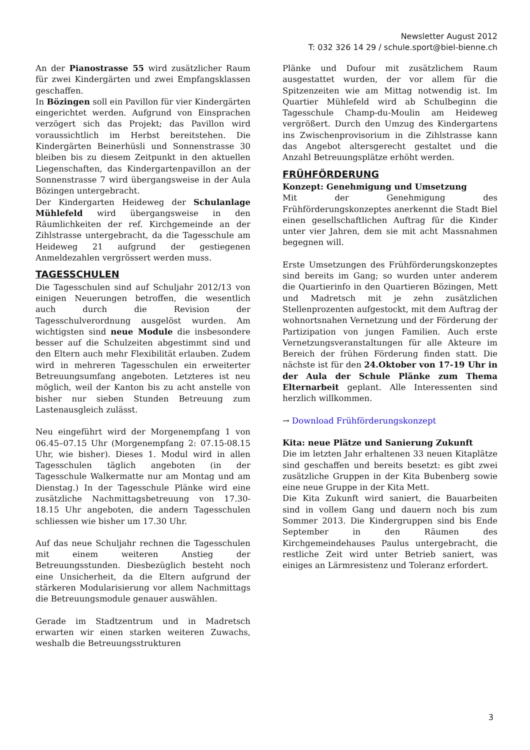Newsletter August 2012
T: 032 326 14 29 / schule.sport@biel-bienne.ch
An der Pianostrasse 55 wird zusätzlicher Raum für zwei Kindergärten und zwei Empfangsklassen geschaffen.
In Bözingen soll ein Pavillon für vier Kindergärten eingerichtet werden. Aufgrund von Einsprachen verzögert sich das Projekt; das Pavillon wird voraussichtlich im Herbst bereitstehen. Die Kindergärten Beinerhüsli und Sonnenstrasse 30 bleiben bis zu diesem Zeitpunkt in den aktuellen Liegenschaften, das Kindergartenpavillon an der Sonnenstrasse 7 wird übergangsweise in der Aula Bözingen untergebracht.
Der Kindergarten Heideweg der Schulanlage Mühlefeld wird übergangsweise in den Räumlichkeiten der ref. Kirchgemeinde an der Zihlstrasse untergebracht, da die Tagesschule am Heideweg 21 aufgrund der gestiegenen Anmeldezahlen vergrössert werden muss.
TAGESSCHULEN
Die Tagesschulen sind auf Schuljahr 2012/13 von einigen Neuerungen betroffen, die wesentlich auch durch die Revision der Tagesschulverordnung ausgelöst wurden. Am wichtigsten sind neue Module die insbesondere besser auf die Schulzeiten abgestimmt sind und den Eltern auch mehr Flexibilität erlauben. Zudem wird in mehreren Tagesschulen ein erweiterter Betreuungsumfang angeboten. Letzteres ist neu möglich, weil der Kanton bis zu acht anstelle von bisher nur sieben Stunden Betreuung zum Lastenausgleich zulässt.
Neu eingeführt wird der Morgenempfang 1 von 06.45–07.15 Uhr (Morgenempfang 2: 07.15-08.15 Uhr, wie bisher). Dieses 1. Modul wird in allen Tagesschulen täglich angeboten (in der Tagesschule Walkermatte nur am Montag und am Dienstag.) In der Tagesschule Plänke wird eine zusätzliche Nachmittagsbetreuung von 17.30-18.15 Uhr angeboten, die andern Tagesschulen schliessen wie bisher um 17.30 Uhr.
Auf das neue Schuljahr rechnen die Tagesschulen mit einem weiteren Anstieg der Betreuungsstunden. Diesbezüglich besteht noch eine Unsicherheit, da die Eltern aufgrund der stärkeren Modularisierung vor allem Nachmittags die Betreuungsmodule genauer auswählen.
Gerade im Stadtzentrum und in Madretsch erwarten wir einen starken weiteren Zuwachs, weshalb die Betreuungsstrukturen
Plänke und Dufour mit zusätzlichem Raum ausgestattet wurden, der vor allem für die Spitzenzeiten wie am Mittag notwendig ist. Im Quartier Mühlefeld wird ab Schulbeginn die Tagesschule Champ-du-Moulin am Heideweg vergrößert. Durch den Umzug des Kindergartens ins Zwischenprovisorium in die Zihlstrasse kann das Angebot altersgerecht gestaltet und die Anzahl Betreuungsplätze erhöht werden.
FRÜHFÖRDERUNG
Konzept: Genehmigung und Umsetzung
Mit der Genehmigung des Frühförderungskonzeptes anerkennt die Stadt Biel einen gesellschaftlichen Auftrag für die Kinder unter vier Jahren, dem sie mit acht Massnahmen begegnen will.
Erste Umsetzungen des Frühförderungskonzeptes sind bereits im Gang; so wurden unter anderem die Quartierinfo in den Quartieren Bözingen, Mett und Madretsch mit je zehn zusätzlichen Stellenprozenten aufgestockt, mit dem Auftrag der wohnortsnahen Vernetzung und der Förderung der Partizipation von jungen Familien. Auch erste Vernetzungsveranstaltungen für alle Akteure im Bereich der frühen Förderung finden statt. Die nächste ist für den 24.Oktober von 17-19 Uhr in der Aula der Schule Plänke zum Thema Elternarbeit geplant. Alle Interessenten sind herzlich willkommen.
→ Download Frühförderungskonzept
Kita: neue Plätze und Sanierung Zukunft
Die im letzten Jahr erhaltenen 33 neuen Kitaplätze sind geschaffen und bereits besetzt: es gibt zwei zusätzliche Gruppen in der Kita Bubenberg sowie eine neue Gruppe in der Kita Mett.
Die Kita Zukunft wird saniert, die Bauarbeiten sind in vollem Gang und dauern noch bis zum Sommer 2013. Die Kindergruppen sind bis Ende September in den Räumen des Kirchgemeindehauses Paulus untergebracht, die restliche Zeit wird unter Betrieb saniert, was einiges an Lärmresistenz und Toleranz erfordert.
3